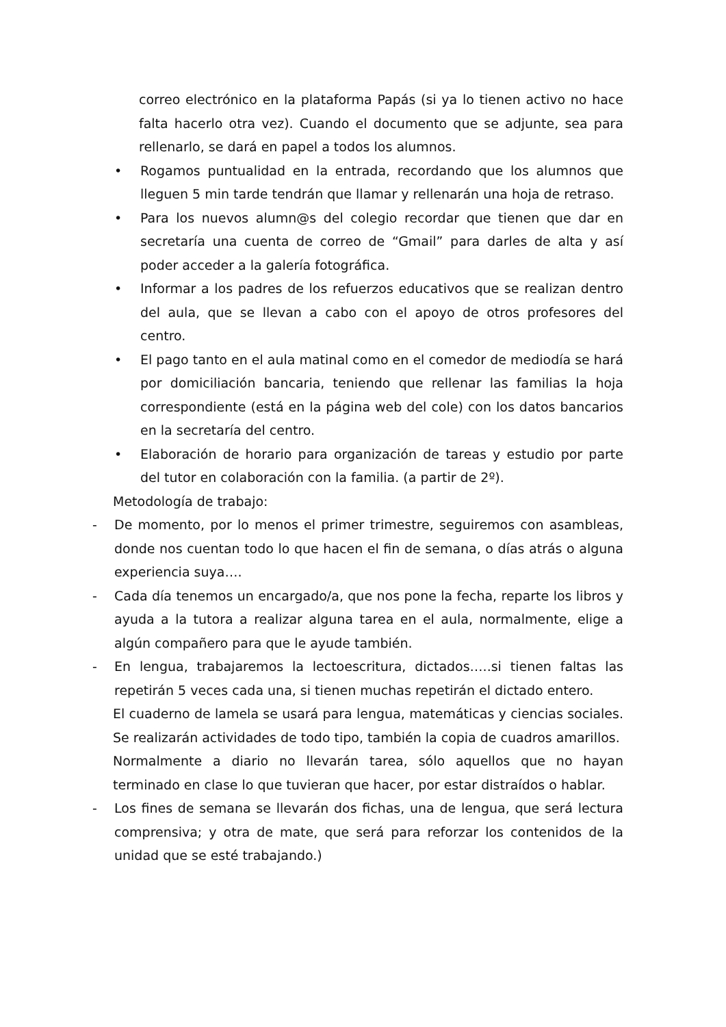correo electrónico en la plataforma Papás (si ya lo tienen activo no hace falta hacerlo otra vez). Cuando el documento que se adjunte, sea para rellenarlo, se dará en papel a todos los alumnos.
• Rogamos puntualidad en la entrada, recordando que los alumnos que lleguen 5 min tarde tendrán que llamar y rellenarán una hoja de retraso.
• Para los nuevos alumn@s del colegio recordar que tienen que dar en secretaría una cuenta de correo de “Gmail” para darles de alta y así poder acceder a la galería fotográfica.
• Informar a los padres de los refuerzos educativos que se realizan dentro del aula, que se llevan a cabo con el apoyo de otros profesores del centro.
• El pago tanto en el aula matinal como en el comedor de mediodía se hará por domiciliación bancaria, teniendo que rellenar las familias la hoja correspondiente (está en la página web del cole) con los datos bancarios en la secretaría del centro.
• Elaboración de horario para organización de tareas y estudio por parte del tutor en colaboración con la familia. (a partir de 2º).
Metodología de trabajo:
- De momento, por lo menos el primer trimestre, seguiremos con asambleas, donde nos cuentan todo lo que hacen el fin de semana, o días atrás o alguna experiencia suya….
- Cada día tenemos un encargado/a, que nos pone la fecha, reparte los libros y ayuda a la tutora a realizar alguna tarea en el aula, normalmente, elige a algún compañero para que le ayude también.
- En lengua, trabajaremos la lectoescritura, dictados…..si tienen faltas las repetirán 5 veces cada una, si tienen muchas repetirán el dictado entero.
El cuaderno de lamela se usará para lengua, matemáticas y ciencias sociales. Se realizarán actividades de todo tipo, también la copia de cuadros amarillos.
Normalmente a diario no llevarán tarea, sólo aquellos que no hayan terminado en clase lo que tuvieran que hacer, por estar distraídos o hablar.
- Los fines de semana se llevarán dos fichas, una de lengua, que será lectura comprensiva; y otra de mate, que será para reforzar los contenidos de la unidad que se esté trabajando.)